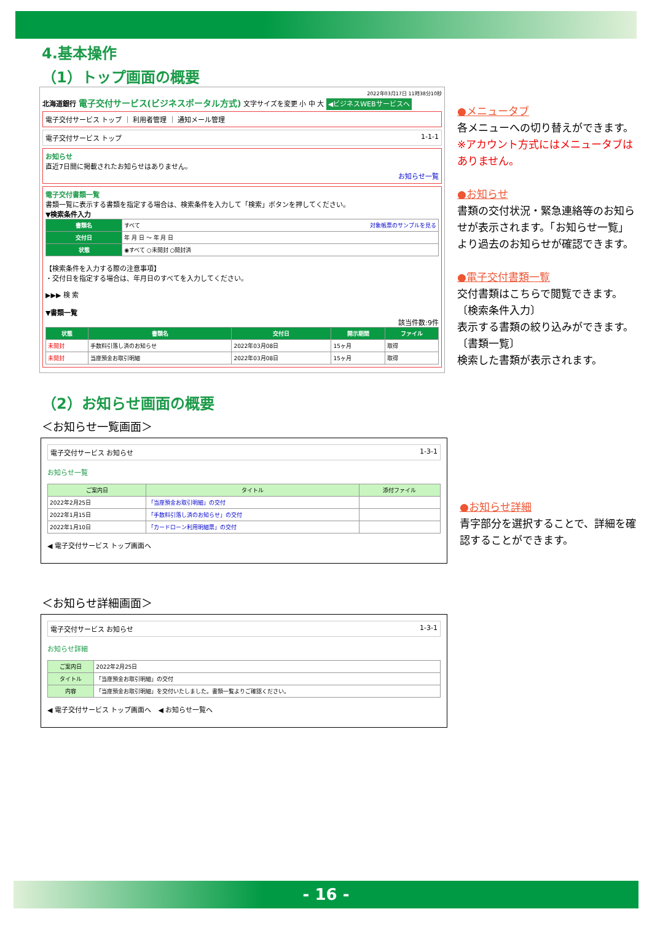4.基本操作
（1）トップ画面の概要
2022年03月17日 11時38分10秒
北海道銀行 電子交付サービス(ビジネスポータル方式) 文字サイズを変更 小 中 大 ◀ビジネスWEBサービスへ
電子交付サービス トップ ｜ 利用者管理 ｜ 通知メール管理
電子交付サービス トップ 1-1-1
お知らせ
直近7日間に掲載されたお知らせはありません。
お知らせ一覧
電子交付書類一覧
書類一覧に表示する書類を指定する場合は、検索条件を入力して「検索」ボタンを押してください。
▼検索条件入力
| 書類名 | すべて 対象帳票のサンプルを見る |
| 交付日 | 年 月 日 ～ 年 月 日 |
| 状態 | ◉すべて ○未開封 ○開封済 |
【検索条件を入力する際の注意事項】
・交付日を指定する場合は、年月日のすべてを入力してください。
▶▶▶ 検 索
▼書類一覧
該当件数:9件
| 状態 | 書類名 | 交付日 | 開示期間 | ファイル |
| --- | --- | --- | --- | --- |
| 未開封 | 手数料引落し済のお知らせ | 2022年03月08日 | 15ヶ月 | 取得 |
| 未開封 | 当座預金お取引明細 | 2022年03月08日 | 15ヶ月 | 取得 |
●メニュータブ
各メニューへの切り替えができます。
※アカウント方式にはメニュータブはありません。
●お知らせ
書類の交付状況・緊急連絡等のお知らせが表示されます。「お知らせ一覧」より過去のお知らせが確認できます。
●電子交付書類一覧
交付書類はこちらで閲覧できます。
〔検索条件入力〕
表示する書類の絞り込みができます。
〔書類一覧〕
検索した書類が表示されます。
（2）お知らせ画面の概要
＜お知らせ一覧画面＞
電子交付サービス お知らせ 1-3-1
お知らせ一覧
| ご案内日 | タイトル | 添付ファイル |
| --- | --- | --- |
| 2022年2月25日 | 「当座預金お取引明細」の交付 | |
| 2022年1月15日 | 「手数料引落し済のお知らせ」の交付 | |
| 2022年1月10日 | 「カードローン利用明細票」の交付 | |
◀ 電子交付サービス トップ画面へ
●お知らせ詳細
青字部分を選択することで、詳細を確認することができます。
＜お知らせ詳細画面＞
電子交付サービス お知らせ 1-3-1
お知らせ詳細
| ご案内日 | 2022年2月25日 |
| タイトル | 「当座預金お取引明細」の交付 |
| 内容 | 「当座預金お取引明細」を交付いたしました。書類一覧よりご確認ください。 |
◀ 電子交付サービス トップ画面へ　◀ お知らせ一覧へ
- 16 -